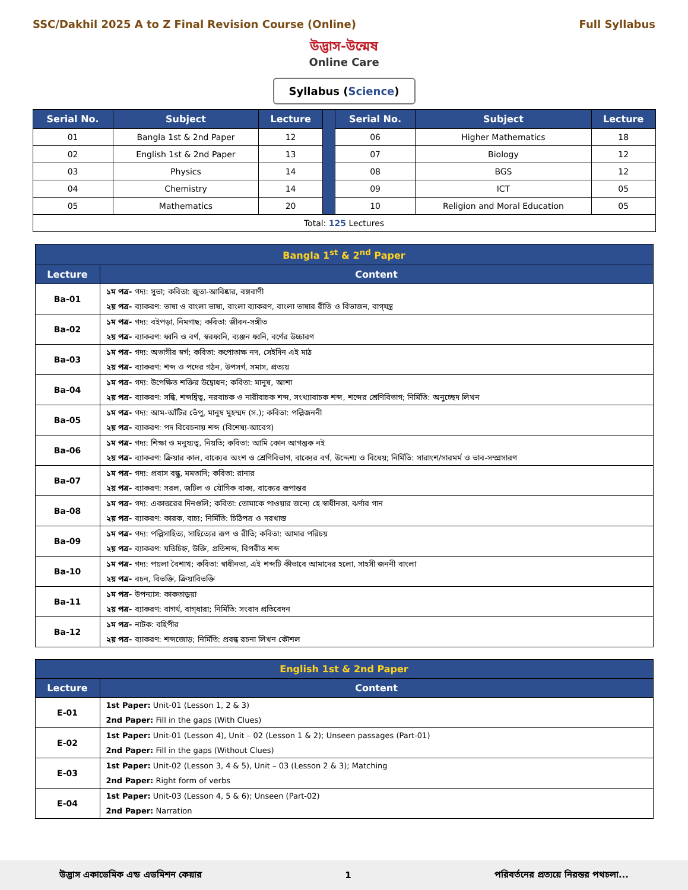SSC/Dakhil 2025 A to Z Final Revision Course (Online)
Full Syllabus
উদ্ভাস-উন্মেষ
Online Care
Syllabus (Science)
| Serial No. | Subject | Lecture | | Serial No. | Subject | Lecture |
| 01 | Bangla 1st & 2nd Paper | 12 | | 06 | Higher Mathematics | 18 |
| 02 | English 1st & 2nd Paper | 13 | | 07 | Biology | 12 |
| 03 | Physics | 14 | | 08 | BGS | 12 |
| 04 | Chemistry | 14 | | 09 | ICT | 05 |
| 05 | Mathematics | 20 | | 10 | Religion and Moral Education | 05 |
| Total: 125 Lectures | | | | | | |
| Bangla 1<sup>st</sup> & 2<sup>nd</sup> Paper | |
| --- | --- |
| Lecture | Content |
| Ba-01 | ১ম পত্র- গদ্য: সুভা; কবিতা: জুতা-আবিষ্কার, বঙ্গবাণী ২য় পত্র- ব্যাকরণ: ভাষা ও বাংলা ভাষা, বাংলা ব্যাকরণ, বাংলা ভাষার রীতি ও বিভাজন, বাগ্‌যন্ত্র |
| Ba-02 | ১ম পত্র- গদ্য: বইপড়া, নিমগাছ; কবিতা: জীবন-সঙ্গীত ২য় পত্র- ব্যাকরণ: ধ্বনি ও বর্ণ, স্বরধ্বনি, ব্যঞ্জন ধ্বনি, বর্ণের উচ্চারণ |
| Ba-03 | ১ম পত্র- গদ্য: অভাগীর স্বর্গ; কবিতা: কপোতাক্ষ নদ, সেইদিন এই মাঠ ২য় পত্র- ব্যাকরণ: শব্দ ও পদের গঠন, উপসর্গ, সমাস, প্রত্যয় |
| Ba-04 | ১ম পত্র- গদ্য: উপেক্ষিত শক্তির উদ্বোধন; কবিতা: মানুষ, আশা ২য় পত্র- ব্যাকরণ: সন্ধি, শব্দদ্বিত্ব, নরবাচক ও নারীবাচক শব্দ, সংখ্যাবাচক শব্দ, শব্দের শ্রেণিবিভাগ; নির্মিতি: অনুচ্ছেদ লিখন |
| Ba-05 | ১ম পত্র- গদ্য: আম-আঁটির ভেঁপু, মানুষ মুহম্মদ (স.); কবিতা: পল্লিজননী ২য় পত্র- ব্যাকরণ: পদ বিবেচনায় শব্দ (বিশেষ্য-আবেগ) |
| Ba-06 | ১ম পত্র- গদ্য: শিক্ষা ও মনুষ্যত্ব, নিয়তি; কবিতা: আমি কোন আগন্তুক নই ২য় পত্র- ব্যাকরণ: ক্রিয়ার কাল, বাক্যের অংশ ও শ্রেণিবিভাগ, বাক্যের বর্গ, উদ্দেশ্য ও বিধেয়; নির্মিতি: সারাংশ/সারমর্ম ও ভাব-সম্প্রসারণ |
| Ba-07 | ১ম পত্র- গদ্য: প্রবাস বন্ধু, মমতাদি; কবিতা: রানার ২য় পত্র- ব্যাকরণ: সরল, জটিল ও যৌগিক বাক্য, বাক্যের রূপান্তর |
| Ba-08 | ১ম পত্র- গদ্য: একাত্তরের দিনগুলি; কবিতা: তোমাকে পাওয়ার জন্যে হে স্বাধীনতা, ঝর্ণার গান ২য় পত্র- ব্যাকরণ: কারক, বাচ্য; নির্মিতি: চিঠিপত্র ও দরখাস্ত |
| Ba-09 | ১ম পত্র- গদ্য: পল্লিসাহিত্য, সাহিত্যের রূপ ও রীতি; কবিতা: আমার পরিচয় ২য় পত্র- ব্যাকরণ: যতিচিহ্ন, উক্তি, প্রতিশব্দ, বিপরীত শব্দ |
| Ba-10 | ১ম পত্র- গদ্য: পয়লা বৈশাখ; কবিতা: স্বাধীনতা, এই শব্দটি কীভাবে আমাদের হলো, সাহসী জননী বাংলা ২য় পত্র- বচন, বিভক্তি, ক্রিয়াবিভক্তি |
| Ba-11 | ১ম পত্র- উপন্যাস: কাকতাড়ুয়া ২য় পত্র- ব্যাকরণ: বাগর্থ, বাগ্‌ধারা; নির্মিতি: সংবাদ প্রতিবেদন |
| Ba-12 | ১ম পত্র- নাটক: বহিপীর ২য় পত্র- ব্যাকরণ: শব্দজোড়; নির্মিতি: প্রবন্ধ রচনা লিখন কৌশল |
| English 1st & 2nd Paper | |
| --- | --- |
| Lecture | Content |
| E-01 | 1st Paper: Unit-01 (Lesson 1, 2 & 3) 2nd Paper: Fill in the gaps (With Clues) |
| E-02 | 1st Paper: Unit-01 (Lesson 4), Unit – 02 (Lesson 1 & 2); Unseen passages (Part-01) 2nd Paper: Fill in the gaps (Without Clues) |
| E-03 | 1st Paper: Unit-02 (Lesson 3, 4 & 5), Unit – 03 (Lesson 2 & 3); Matching 2nd Paper: Right form of verbs |
| E-04 | 1st Paper: Unit-03 (Lesson 4, 5 & 6); Unseen (Part-02) 2nd Paper: Narration |
উদ্ভাস একাডেমিক এন্ড এডমিশন কেয়ার
1
পরিবর্তনের প্রত্যয়ে নিরন্তর পথচলা...